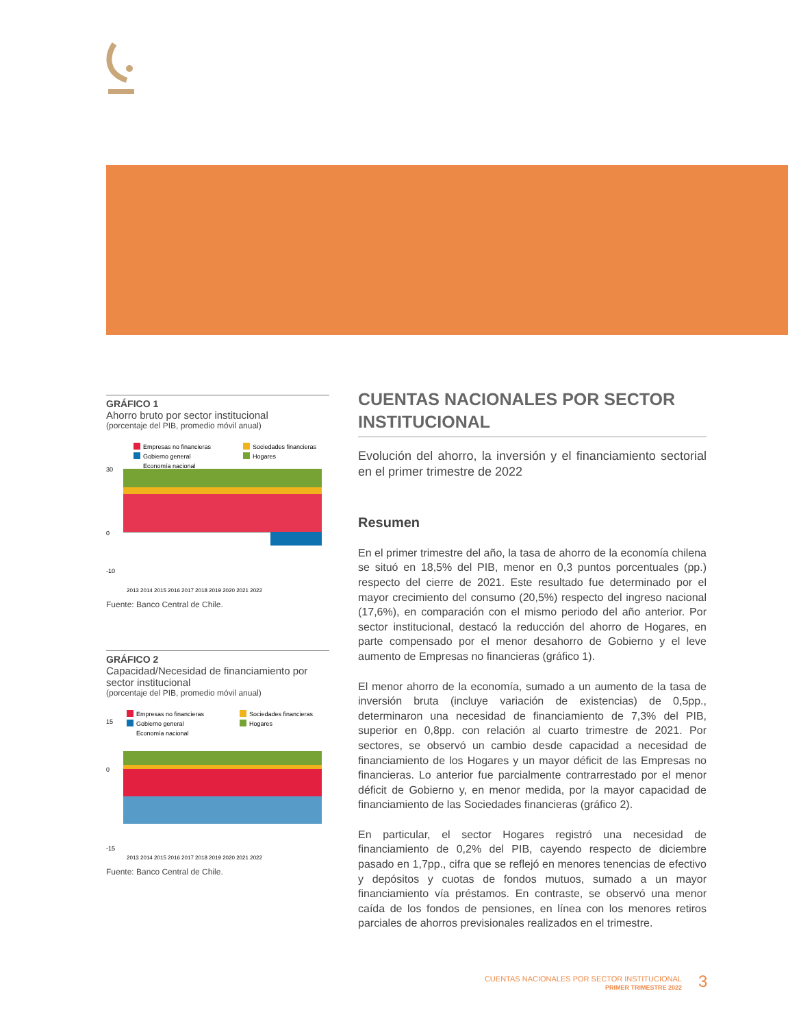GRÁFICO 1
Ahorro bruto por sector institucional
(porcentaje del PIB, promedio móvil anual)
Empresas no financieras
Sociedades financieras
Gobierno general
Hogares
Economía nacional
30
0
-10
2013 2014 2015 2016 2017 2018 2019 2020 2021 2022
Fuente: Banco Central de Chile.
GRÁFICO 2
Capacidad/Necesidad de financiamiento por sector institucional
(porcentaje del PIB, promedio móvil anual)
Empresas no financieras
Sociedades financieras
Gobierno general
Hogares
Economía nacional
15
0
-15
2013 2014 2015 2016 2017 2018 2019 2020 2021 2022
Fuente: Banco Central de Chile.
CUENTAS NACIONALES POR SECTOR INSTITUCIONAL
Evolución del ahorro, la inversión y el financiamiento sectorial en el primer trimestre de 2022
Resumen
En el primer trimestre del año, la tasa de ahorro de la economía chilena se situó en 18,5% del PIB, menor en 0,3 puntos porcentuales (pp.) respecto del cierre de 2021. Este resultado fue determinado por el mayor crecimiento del consumo (20,5%) respecto del ingreso nacional (17,6%), en comparación con el mismo periodo del año anterior. Por sector institucional, destacó la reducción del ahorro de Hogares, en parte compensado por el menor desahorro de Gobierno y el leve aumento de Empresas no financieras (gráfico 1).
El menor ahorro de la economía, sumado a un aumento de la tasa de inversión bruta (incluye variación de existencias) de 0,5pp., determinaron una necesidad de financiamiento de 7,3% del PIB, superior en 0,8pp. con relación al cuarto trimestre de 2021. Por sectores, se observó un cambio desde capacidad a necesidad de financiamiento de los Hogares y un mayor déficit de las Empresas no financieras. Lo anterior fue parcialmente contrarrestado por el menor déficit de Gobierno y, en menor medida, por la mayor capacidad de financiamiento de las Sociedades financieras (gráfico 2).
En particular, el sector Hogares registró una necesidad de financiamiento de 0,2% del PIB, cayendo respecto de diciembre pasado en 1,7pp., cifra que se reflejó en menores tenencias de efectivo y depósitos y cuotas de fondos mutuos, sumado a un mayor financiamiento vía préstamos. En contraste, se observó una menor caída de los fondos de pensiones, en línea con los menores retiros parciales de ahorros previsionales realizados en el trimestre.
CUENTAS NACIONALES POR SECTOR INSTITUCIONAL
PRIMER TRIMESTRE 2022
3